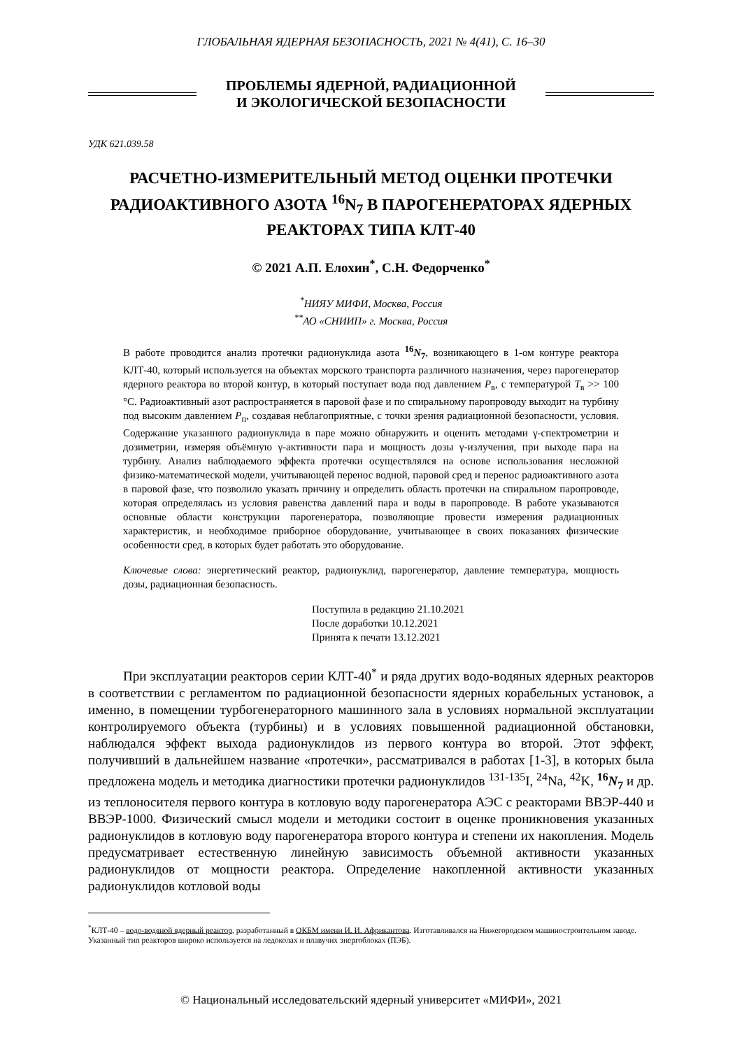ГЛОБАЛЬНАЯ ЯДЕРНАЯ БЕЗОПАСНОСТЬ, 2021 № 4(41), С. 16–30
ПРОБЛЕМЫ ЯДЕРНОЙ, РАДИАЦИОННОЙ
И ЭКОЛОГИЧЕСКОЙ БЕЗОПАСНОСТИ
УДК 621.039.58
РАСЧЕТНО-ИЗМЕРИТЕЛЬНЫЙ МЕТОД ОЦЕНКИ ПРОТЕЧКИ РАДИОАКТИВНОГО АЗОТА <sup>16</sup>N<sub>7</sub> В ПАРОГЕНЕРАТОРАХ ЯДЕРНЫХ РЕАКТОРАХ ТИПА КЛТ-40
© 2021 А.П. Елохин<sup>*</sup>, С.Н. Федорченко<sup>*</sup>
<sup>*</sup> НИЯУ МИФИ, Москва, Россия
<sup>**</sup> АО «СНИИП» г. Москва, Россия
В работе проводится анализ протечки радионуклида азота <sup>16</sup>N<sub>7</sub>, возникающего в 1-ом контуре реактора КЛТ-40, который используется на объектах морского транспорта различного назначения, через парогенератор ядерного реактора во второй контур, в который поступает вода под давлением P<sub>в</sub>, с температурой T<sub>в</sub> >> 100 °С. Радиоактивный азот распространяется в паровой фазе и по спиральному паропроводу выходит на турбину под высоким давлением P<sub>п</sub>, создавая неблагоприятные, с точки зрения радиационной безопасности, условия. Содержание указанного радионуклида в паре можно обнаружить и оценить методами γ-спектрометрии и дозиметрии, измеряя объёмную γ-активности пара и мощность дозы γ-излучения, при выходе пара на турбину. Анализ наблюдаемого эффекта протечки осуществлялся на основе использования несложной физико-математической модели, учитывающей перенос водной, паровой сред и перенос радиоактивного азота в паровой фазе, что позволило указать причину и определить область протечки на спиральном паропроводе, которая определялась из условия равенства давлений пара и воды в паропроводе. В работе указываются основные области конструкции парогенератора, позволяющие провести измерения радиационных характеристик, и необходимое приборное оборудование, учитывающее в своих показаниях физические особенности сред, в которых будет работать это оборудование.
Ключевые слова: энергетический реактор, радионуклид, парогенератор, давление температура, мощность дозы, радиационная безопасность.
Поступила в редакцию 21.10.2021
После доработки 10.12.2021
Принята к печати 13.12.2021
При эксплуатации реакторов серии КЛТ-40<sup>*</sup> и ряда других водо-водяных ядерных реакторов в соответствии с регламентом по радиационной безопасности ядерных корабельных установок, а именно, в помещении турбогенераторного машинного зала в условиях нормальной эксплуатации контролируемого объекта (турбины) и в условиях повышенной радиационной обстановки, наблюдался эффект выхода радионуклидов из первого контура во второй. Этот эффект, получивший в дальнейшем название «протечки», рассматривался в работах [1-3], в которых была предложена модель и методика диагностики протечки радионуклидов <sup>131-135</sup>I, <sup>24</sup>Na, <sup>42</sup>K, <sup>16</sup>N<sub>7</sub> и др. из теплоносителя первого контура в котловую воду парогенератора АЭС с реакторами ВВЭР-440 и ВВЭР-1000. Физический смысл модели и методики состоит в оценке проникновения указанных радионуклидов в котловую воду парогенератора второго контура и степени их накопления. Модель предусматривает естественную линейную зависимость объемной активности указанных радионуклидов от мощности реактора. Определение накопленной активности указанных радионуклидов котловой воды
<sup>*</sup> КЛТ-40 – водо-водяной ядерный реактор, разработанный в ОКБМ имени И. И. Африкантова. Изготавливался на Нижегородском машиностроительном заводе. Указанный тип реакторов широко используется на ледоколах и плавучих энергоблоках (ПЭБ).
© Национальный исследовательский ядерный университет «МИФИ», 2021